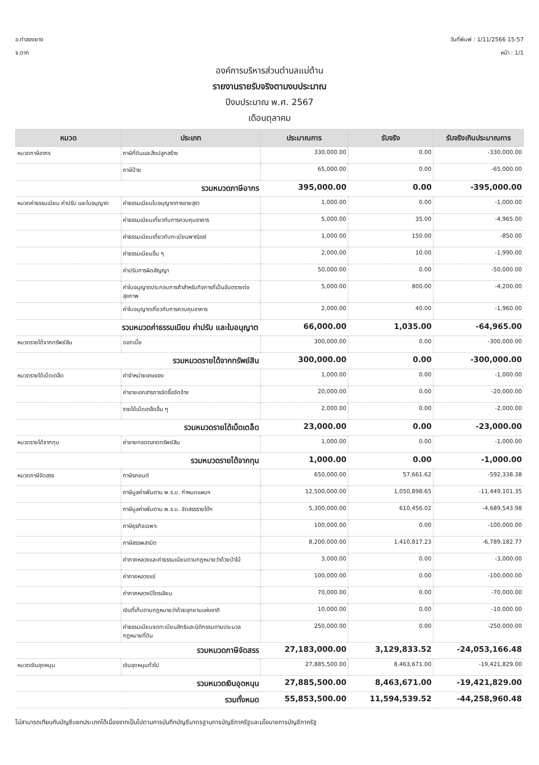อ.ท่าสองยาง วันที่พิมพ์ : 1/11/2566 15:57
จ.ตาก หน้า : 1/1
องค์การบริหารส่วนตำบลแม่ต้าน
รายงานรายรับจริงตามงบประมาณ
ปีงบประมาณ พ.ศ. 2567
เดือนตุลาคม
| หมวด | ประเภท | ประมาณการ | รับจริง | รับจริงเกินประมาณการ |
| --- | --- | --- | --- | --- |
| หมวดภาษีอากร | ภาษีที่ดินและสิ่งปลูกสร้าง | 330,000.00 | 0.00 | -330,000.00 |
| | ภาษีป้าย | 65,000.00 | 0.00 | -65,000.00 |
| รวมหมวดภาษีอากร | | 395,000.00 | 0.00 | -395,000.00 |
| หมวดค่าธรรมเนียม ค่าปรับ และใบอนุญาต | ค่าธรรมเนียมใบอนุญาตการขายสุรา | 1,000.00 | 0.00 | -1,000.00 |
| | ค่าธรรมเนียมเกี่ยวกับการควบคุมอาคาร | 5,000.00 | 35.00 | -4,965.00 |
| | ค่าธรรมเนียมเกี่ยวกับทะเบียนพาณิชย์ | 1,000.00 | 150.00 | -850.00 |
| | ค่าธรรมเนียมอื่น ๆ | 2,000.00 | 10.00 | -1,990.00 |
| | ค่าปรับการผิดสัญญา | 50,000.00 | 0.00 | -50,000.00 |
| | ค่าใบอนุญาตประกอบการค้าสำหรับกิจการที่เป็นอันตรายต่อสุขภาพ | 5,000.00 | 800.00 | -4,200.00 |
| | ค่าใบอนุญาตเกี่ยวกับการควบคุมอาคาร | 2,000.00 | 40.00 | -1,960.00 |
| รวมหมวดค่าธรรมเนียม ค่าปรับ และใบอนุญาต | | 66,000.00 | 1,035.00 | -64,965.00 |
| หมวดรายได้จากทรัพย์สิน | ดอกเบี้ย | 300,000.00 | 0.00 | -300,000.00 |
| รวมหมวดรายได้จากทรัพย์สิน | | 300,000.00 | 0.00 | -300,000.00 |
| หมวดรายได้เบ็ดเตล็ด | ค่าจำหน่ายเศษของ | 1,000.00 | 0.00 | -1,000.00 |
| | ค่าขายเอกสารการจัดซื้อจัดจ้าง | 20,000.00 | 0.00 | -20,000.00 |
| | รายได้เบ็ดเตล็ดอื่น ๆ | 2,000.00 | 0.00 | -2,000.00 |
| รวมหมวดรายได้เบ็ดเตล็ด | | 23,000.00 | 0.00 | -23,000.00 |
| หมวดรายได้จากทุน | ค่าขายทอดตลาดทรัพย์สิน | 1,000.00 | 0.00 | -1,000.00 |
| รวมหมวดรายได้จากทุน | | 1,000.00 | 0.00 | -1,000.00 |
| หมวดภาษีจัดสรร | ภาษีรถยนต์ | 650,000.00 | 57,661.62 | -592,338.38 |
| | ภาษีมูลค่าเพิ่มตาม พ.ร.บ. กำหนดแผนฯ | 12,500,000.00 | 1,050,898.65 | -11,449,101.35 |
| | ภาษีมูลค่าเพิ่มตาม พ.ร.บ. จัดสรรรายได้ฯ | 5,300,000.00 | 610,456.02 | -4,689,543.98 |
| | ภาษีธุรกิจเฉพาะ | 100,000.00 | 0.00 | -100,000.00 |
| | ภาษีสรรพสามิต | 8,200,000.00 | 1,410,817.23 | -6,789,182.77 |
| | ค่าภาคหลวงและค่าธรรมเนียมตามกฎหมายว่าด้วยป่าไม้ | 3,000.00 | 0.00 | -3,000.00 |
| | ค่าภาคหลวงแร่ | 100,000.00 | 0.00 | -100,000.00 |
| | ค่าภาคหลวงปิโตรเลียม | 70,000.00 | 0.00 | -70,000.00 |
| | เงินที่เก็บตามกฎหมายว่าด้วยอุทยานแห่งชาติ | 10,000.00 | 0.00 | -10,000.00 |
| | ค่าธรรมเนียมจดทะเบียนสิทธิและนิติกรรมตามประมวลกฎหมายที่ดิน | 250,000.00 | 0.00 | -250,000.00 |
| รวมหมวดภาษีจัดสรร | | 27,183,000.00 | 3,129,833.52 | -24,053,166.48 |
| หมวดเงินอุดหนุน | เงินอุดหนุนทั่วไป | 27,885,500.00 | 8,463,671.00 | -19,421,829.00 |
| รวมหมวดเงินอุดหนุน | | 27,885,500.00 | 8,463,671.00 | -19,421,829.00 |
| รวมทั้งหมด | | 55,853,500.00 | 11,594,539.52 | -44,258,960.48 |
ไม่สามารถเทียบกับบัญชีแยกประเภทได้เนื่องจากเป็นไปตามการบันทึกบัญชีมาตรฐานการบัญชีภาครัฐและนโยบายการบัญชีภาครัฐ